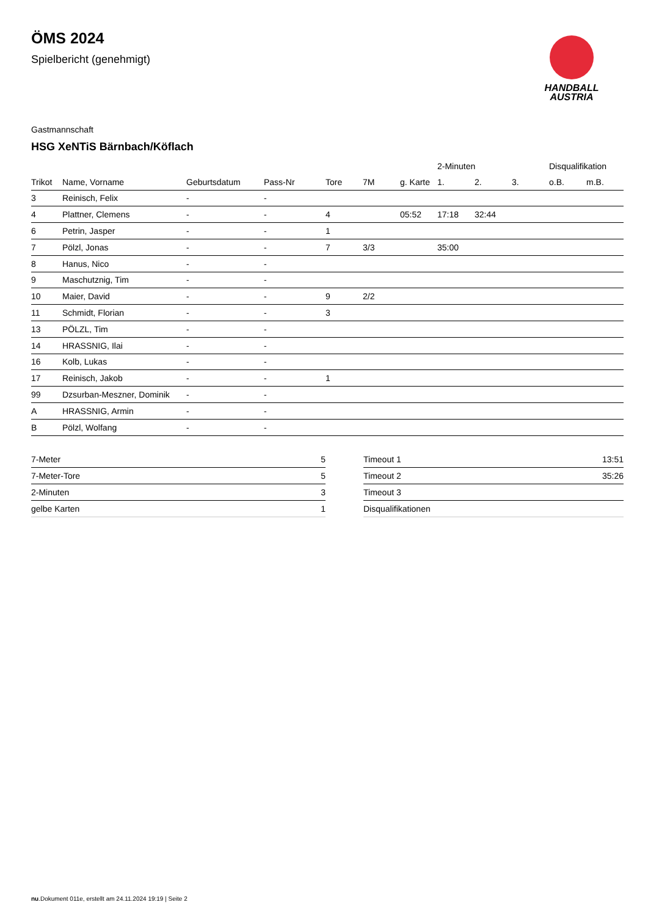HANDBALL
AUSTRIA
ÖMS 2024
Spielbericht (genehmigt)
Gastmannschaft
HSG XeNTiS Bärnbach/Köflach
| | | | | | | | 2-Minuten | | | Disqualifikation | |
| --- | --- | --- | --- | --- | --- | --- | --- | --- | --- | --- | --- |
| Trikot | Name, Vorname | Geburtsdatum | Pass-Nr | Tore | 7M | g. Karte | 1. | 2. | 3. | o.B. | m.B. |
| 3 | Reinisch, Felix | - | - | | | | | | | | |
| 4 | Plattner, Clemens | - | - | 4 | | 05:52 | 17:18 | 32:44 | | | |
| 6 | Petrin, Jasper | - | - | 1 | | | | | | | |
| 7 | Pölzl, Jonas | - | - | 7 | 3/3 | | 35:00 | | | | |
| 8 | Hanus, Nico | - | - | | | | | | | | |
| 9 | Maschutznig, Tim | - | - | | | | | | | | |
| 10 | Maier, David | - | - | 9 | 2/2 | | | | | | |
| 11 | Schmidt, Florian | - | - | 3 | | | | | | | |
| 13 | PÖLZL, Tim | - | - | | | | | | | | |
| 14 | HRASSNIG, Ilai | - | - | | | | | | | | |
| 16 | Kolb, Lukas | - | - | | | | | | | | |
| 17 | Reinisch, Jakob | - | - | 1 | | | | | | | |
| 99 | Dzsurban-Meszner, Dominik | - | - | | | | | | | | |
| A | HRASSNIG, Armin | - | - | | | | | | | | |
| B | Pölzl, Wolfang | - | - | | | | | | | | |
| 7-Meter | 5 |
| 7-Meter-Tore | 5 |
| 2-Minuten | 3 |
| gelbe Karten | 1 |
| Timeout 1 | 13:51 |
| Timeout 2 | 35:26 |
| Timeout 3 | |
| Disqualifikationen | |
nu.Dokument 011e, erstellt am 24.11.2024 19:19 | Seite 2